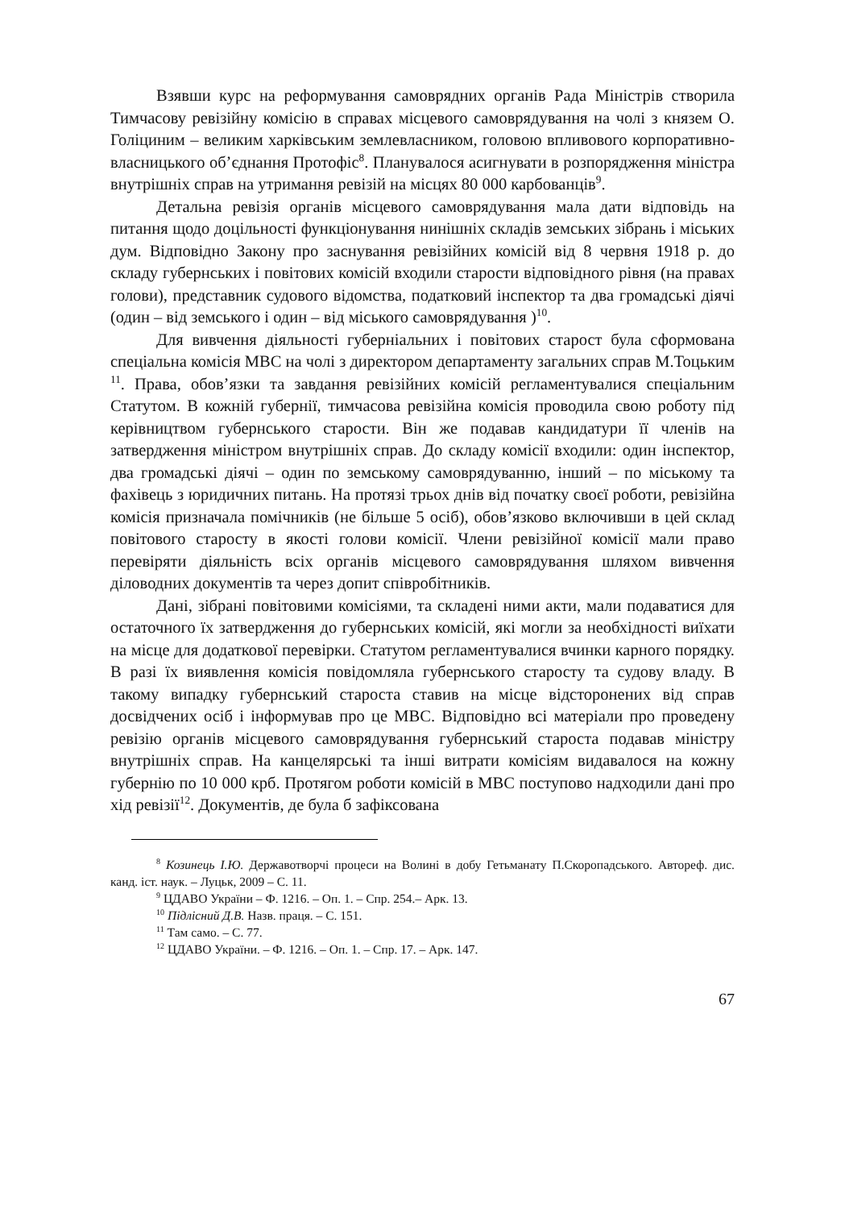Взявши курс на реформування самоврядних органів Рада Міністрів створила Тимчасову ревізійну комісію в справах місцевого самоврядування на чолі з князем О. Голіциним – великим харківським землевласником, головою впливового корпоративно-власницького об’єднання Протофіс<sup>8</sup>. Планувалося асигнувати в розпорядження міністра внутрішніх справ на утримання ревізій на місцях 80 000 карбованців<sup>9</sup>.
Детальна ревізія органів місцевого самоврядування мала дати відповідь на питання щодо доцільності функціонування нинішніх складів земських зібрань і міських дум. Відповідно Закону про заснування ревізійних комісій від 8 червня 1918 р. до складу губернських і повітових комісій входили старости відповідного рівня (на правах голови), представник судового відомства, податковий інспектор та два громадські діячі (один – від земського і один – від міського самоврядування )<sup>10</sup>.
Для вивчення діяльності губерніальних і повітових старост була сформована спеціальна комісія МВС на чолі з директором департаменту загальних справ М.Тоцьким <sup>11</sup>. Права, обов’язки та завдання ревізійних комісій регламентувалися спеціальним Статутом. В кожній губернії, тимчасова ревізійна комісія проводила свою роботу під керівництвом губернського старости. Він же подавав кандидатури її членів на затвердження міністром внутрішніх справ. До складу комісії входили: один інспектор, два громадські діячі – один по земському самоврядуванню, інший – по міському та фахівець з юридичних питань. На протязі трьох днів від початку своєї роботи, ревізійна комісія призначала помічників (не більше 5 осіб), обов’язково включивши в цей склад повітового старосту в якості голови комісії. Члени ревізійної комісії мали право перевіряти діяльність всіх органів місцевого самоврядування шляхом вивчення діловодних документів та через допит співробітників.
Дані, зібрані повітовими комісіями, та складені ними акти, мали подаватися для остаточного їх затвердження до губернських комісій, які могли за необхідності виїхати на місце для додаткової перевірки. Статутом регламентувалися вчинки карного порядку. В разі їх виявлення комісія повідомляла губернського старосту та судову владу. В такому випадку губернський староста ставив на місце відсторонених від справ досвідчених осіб і інформував про це МВС. Відповідно всі матеріали про проведену ревізію органів місцевого самоврядування губернський староста подавав міністру внутрішніх справ. На канцелярські та інші витрати комісіям видавалося на кожну губернію по 10 000 крб. Протягом роботи комісій в МВС поступово надходили дані про хід ревізії<sup>12</sup>. Документів, де була б зафіксована
<sup>8</sup> Козинець І.Ю. Державотворчі процеси на Волині в добу Гетьманату П.Скоропадського. Автореф. дис. канд. іст. наук. – Луцьк, 2009 – С. 11.
<sup>9</sup> ЦДАВО України – Ф. 1216. – Оп. 1. – Спр. 254.– Арк. 13.
<sup>10</sup> Підлісний Д.В. Назв. праця. – С. 151.
<sup>11</sup> Там само. – С. 77.
<sup>12</sup> ЦДАВО України. – Ф. 1216. – Оп. 1. – Спр. 17. – Арк. 147.
67